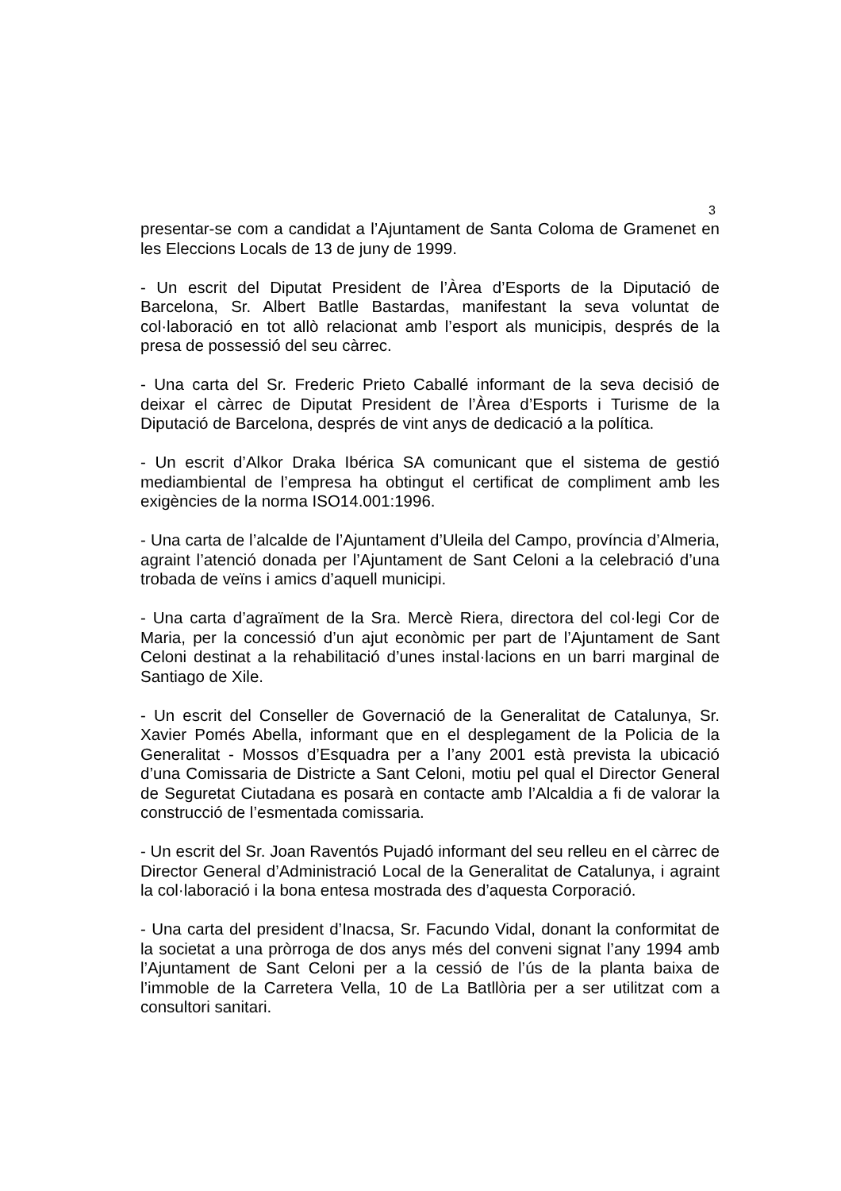3
presentar-se com a candidat a l’Ajuntament de Santa Coloma de Gramenet en les Eleccions Locals de 13 de juny de 1999.
- Un escrit del Diputat President de l’Àrea d’Esports de la Diputació de Barcelona, Sr. Albert Batlle Bastardas, manifestant la seva voluntat de col·laboració en tot allò relacionat amb l’esport als municipis, després de la presa de possessió del seu càrrec.
- Una carta del Sr. Frederic Prieto Caballé informant de la seva decisió de deixar el càrrec de Diputat President de l’Àrea d’Esports i Turisme de la Diputació de Barcelona, després de vint anys de dedicació a la política.
- Un escrit d’Alkor Draka Ibérica SA comunicant que el sistema de gestió mediambiental de l’empresa ha obtingut el certificat de compliment amb les exigències de la norma ISO14.001:1996.
- Una carta de l’alcalde de l’Ajuntament d’Uleila del Campo, província d’Almeria, agraint l’atenció donada per l’Ajuntament de Sant Celoni a la celebració d’una trobada de veïns i amics d’aquell municipi.
- Una carta d’agraïment de la Sra. Mercè Riera, directora del col·legi Cor de Maria, per la concessió d’un ajut econòmic per part de l’Ajuntament de Sant Celoni destinat a la rehabilitació d’unes instal·lacions en un barri marginal de Santiago de Xile.
- Un escrit del Conseller de Governació de la Generalitat de Catalunya, Sr. Xavier Pomés Abella, informant que en el desplegament de la Policia de la Generalitat - Mossos d’Esquadra per a l’any 2001 està prevista la ubicació d’una Comissaria de Districte a Sant Celoni, motiu pel qual el Director General de Seguretat Ciutadana es posarà en contacte amb l’Alcaldia a fi de valorar la construcció de l’esmentada comissaria.
- Un escrit del Sr. Joan Raventós Pujadó informant del seu relleu en el càrrec de Director General d’Administració Local de la Generalitat de Catalunya, i agraint la col·laboració i la bona entesa mostrada des d’aquesta Corporació.
- Una carta del president d’Inacsa, Sr. Facundo Vidal, donant la conformitat de la societat a una pròrroga de dos anys més del conveni signat l’any 1994 amb l’Ajuntament de Sant Celoni per a la cessió de l’ús de la planta baixa de l’immoble de la Carretera Vella, 10 de La Batllòria per a ser utilitzat com a consultori sanitari.